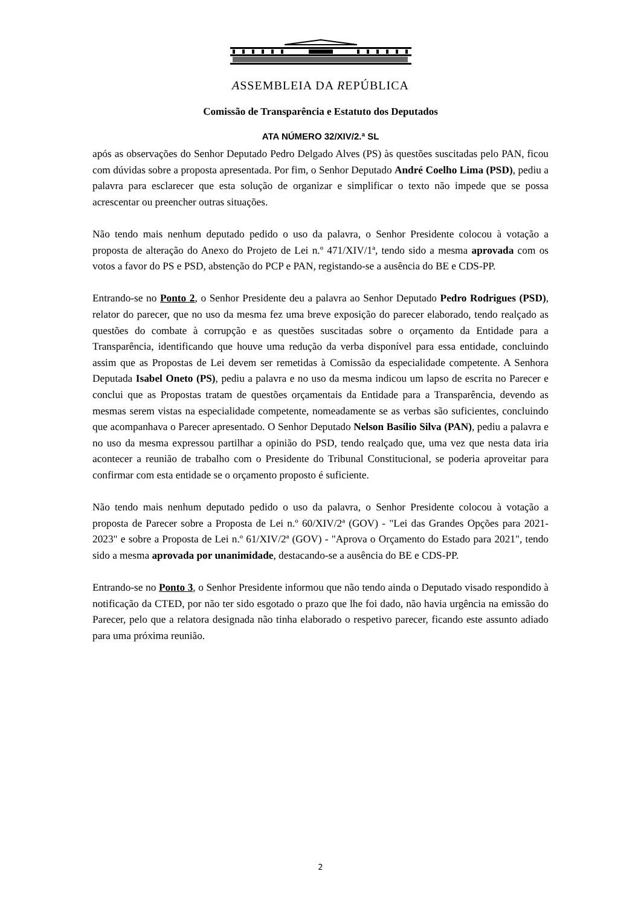ASSEMBLEIA DA REPÚBLICA
Comissão de Transparência e Estatuto dos Deputados
ATA NÚMERO 32/XIV/2.ª SL
após as observações do Senhor Deputado Pedro Delgado Alves (PS) às questões suscitadas pelo PAN, ficou com dúvidas sobre a proposta apresentada. Por fim, o Senhor Deputado André Coelho Lima (PSD), pediu a palavra para esclarecer que esta solução de organizar e simplificar o texto não impede que se possa acrescentar ou preencher outras situações.
Não tendo mais nenhum deputado pedido o uso da palavra, o Senhor Presidente colocou à votação a proposta de alteração do Anexo do Projeto de Lei n.º 471/XIV/1ª, tendo sido a mesma aprovada com os votos a favor do PS e PSD, abstenção do PCP e PAN, registando-se a ausência do BE e CDS-PP.
Entrando-se no Ponto 2, o Senhor Presidente deu a palavra ao Senhor Deputado Pedro Rodrigues (PSD), relator do parecer, que no uso da mesma fez uma breve exposição do parecer elaborado, tendo realçado as questões do combate à corrupção e as questões suscitadas sobre o orçamento da Entidade para a Transparência, identificando que houve uma redução da verba disponível para essa entidade, concluindo assim que as Propostas de Lei devem ser remetidas à Comissão da especialidade competente. A Senhora Deputada Isabel Oneto (PS), pediu a palavra e no uso da mesma indicou um lapso de escrita no Parecer e conclui que as Propostas tratam de questões orçamentais da Entidade para a Transparência, devendo as mesmas serem vistas na especialidade competente, nomeadamente se as verbas são suficientes, concluindo que acompanhava o Parecer apresentado. O Senhor Deputado Nelson Basílio Silva (PAN), pediu a palavra e no uso da mesma expressou partilhar a opinião do PSD, tendo realçado que, uma vez que nesta data iria acontecer a reunião de trabalho com o Presidente do Tribunal Constitucional, se poderia aproveitar para confirmar com esta entidade se o orçamento proposto é suficiente.
Não tendo mais nenhum deputado pedido o uso da palavra, o Senhor Presidente colocou à votação a proposta de Parecer sobre a Proposta de Lei n.º 60/XIV/2ª (GOV) - "Lei das Grandes Opções para 2021- 2023" e sobre a Proposta de Lei n.º 61/XIV/2ª (GOV) - "Aprova o Orçamento do Estado para 2021", tendo sido a mesma aprovada por unanimidade, destacando-se a ausência do BE e CDS-PP.
Entrando-se no Ponto 3, o Senhor Presidente informou que não tendo ainda o Deputado visado respondido à notificação da CTED, por não ter sido esgotado o prazo que lhe foi dado, não havia urgência na emissão do Parecer, pelo que a relatora designada não tinha elaborado o respetivo parecer, ficando este assunto adiado para uma próxima reunião.
2